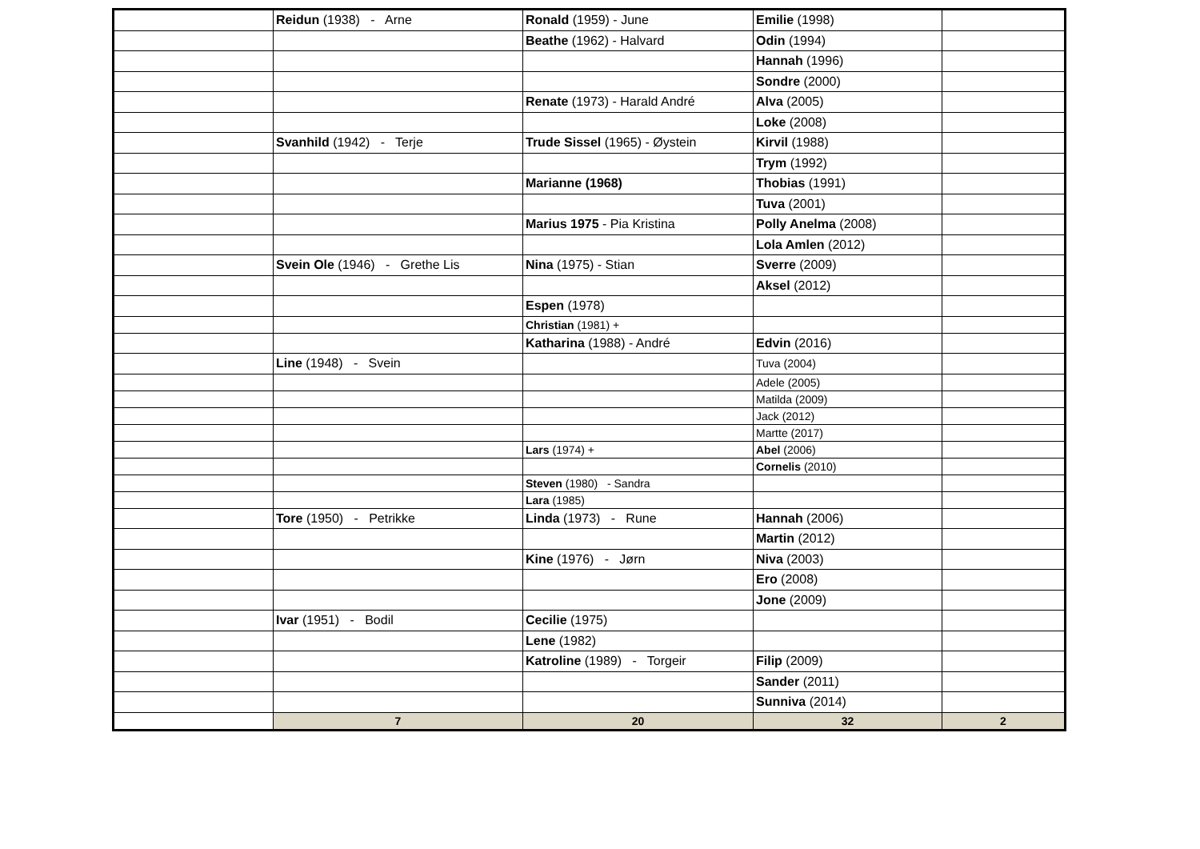| | Reidun (1938) - Arne | Ronald (1959) - June | Emilie (1998) | |
| | | Beathe (1962) - Halvard | Odin (1994) | |
| | | | Hannah (1996) | |
| | | | Sondre (2000) | |
| | | Renate (1973) - Harald André | Alva (2005) | |
| | | | Loke (2008) | |
| | Svanhild (1942) - Terje | Trude Sissel (1965) - Øystein | Kirvil (1988) | |
| | | | Trym (1992) | |
| | | Marianne (1968) | Thobias (1991) | |
| | | | Tuva (2001) | |
| | | Marius 1975 - Pia Kristina | Polly Anelma (2008) | |
| | | | Lola Amlen (2012) | |
| | Svein Ole (1946) - Grethe Lis | Nina (1975) - Stian | Sverre (2009) | |
| | | | Aksel (2012) | |
| | | Espen (1978) | | |
| | | Christian (1981) + | | |
| | | Katharina (1988) - André | Edvin (2016) | |
| | Line (1948) - Svein | | Tuva (2004) | |
| | | | Adele (2005) | |
| | | | Matilda (2009) | |
| | | | Jack (2012) | |
| | | | Martte (2017) | |
| | | Lars (1974) + | Abel (2006) | |
| | | | Cornelis (2010) | |
| | | Steven (1980) - Sandra | | |
| | | Lara (1985) | | |
| | Tore (1950) - Petrikke | Linda (1973) - Rune | Hannah (2006) | |
| | | | Martin (2012) | |
| | | Kine (1976) - Jørn | Niva (2003) | |
| | | | Ero (2008) | |
| | | | Jone (2009) | |
| | Ivar (1951) - Bodil | Cecilie (1975) | | |
| | | Lene (1982) | | |
| | | Katroline (1989) - Torgeir | Filip (2009) | |
| | | | Sander (2011) | |
| | | | Sunniva (2014) | |
| | 7 | 20 | 32 | 2 |